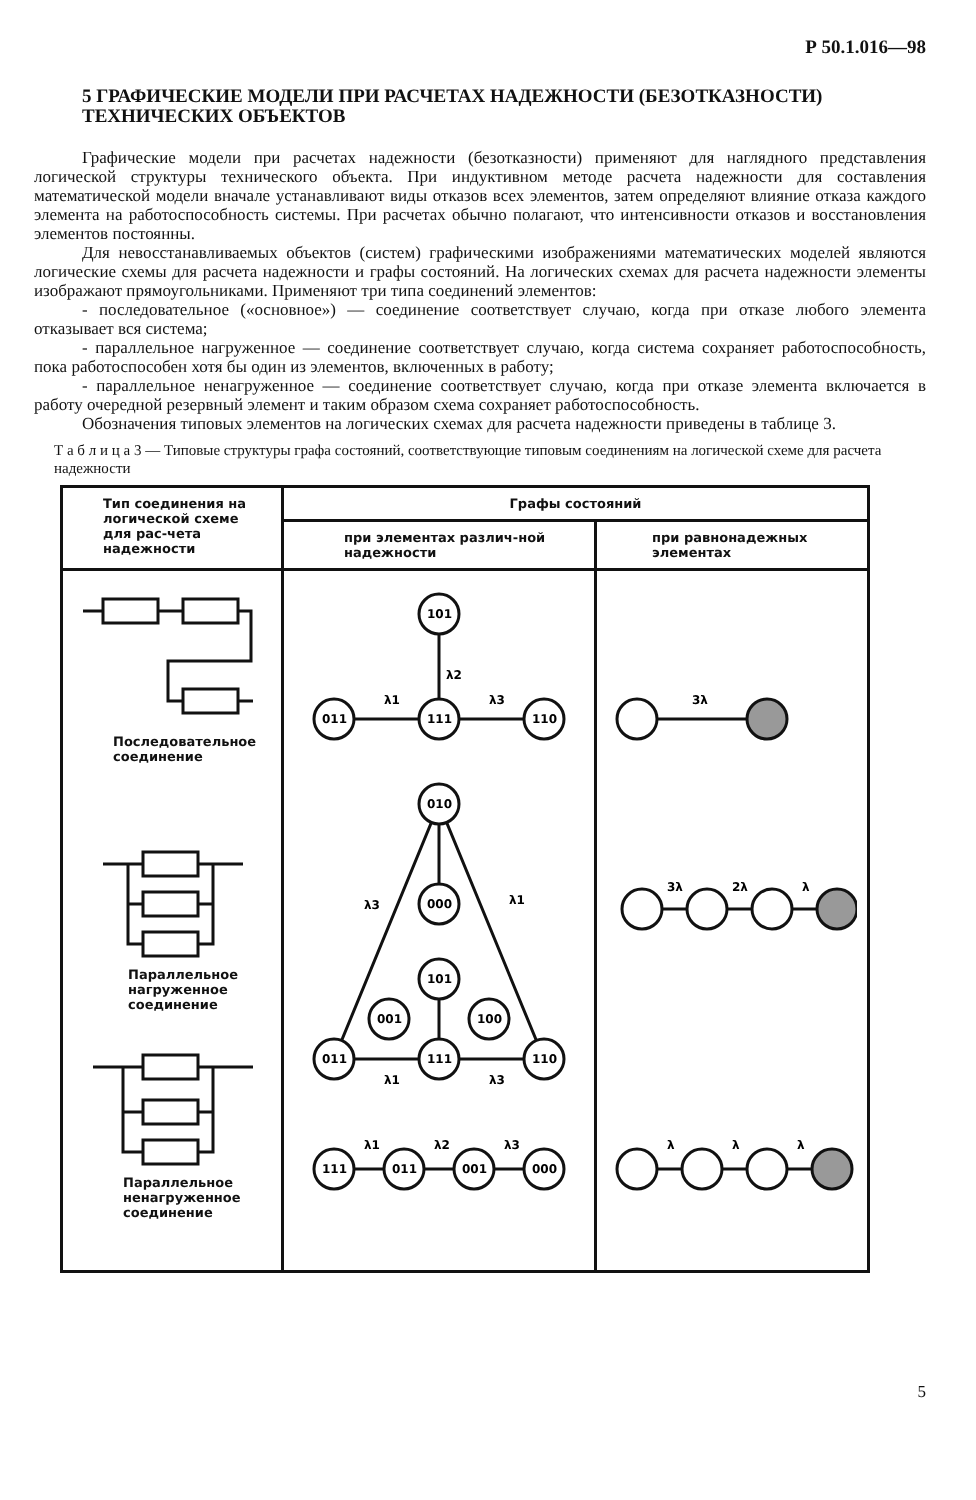Р 50.1.016—98
5 ГРАФИЧЕСКИЕ МОДЕЛИ ПРИ РАСЧЕТАХ НАДЕЖНОСТИ (БЕЗОТКАЗНОСТИ) ТЕХНИЧЕСКИХ ОБЪЕКТОВ
Графические модели при расчетах надежности (безотказности) применяют для наглядного представления логической структуры технического объекта. При индуктивном методе расчета надежности для составления математической модели вначале устанавливают виды отказов всех элементов, затем определяют влияние отказа каждого элемента на работоспособность системы. При расчетах обычно полагают, что интенсивности отказов и восстановления элементов постоянны.
Для невосстанавливаемых объектов (систем) графическими изображениями математических моделей являются логические схемы для расчета надежности и графы состояний. На логических схемах для расчета надежности элементы изображают прямоугольниками. Применяют три типа соединений элементов:
- последовательное («основное») — соединение соответствует случаю, когда при отказе любого элемента отказывает вся система;
- параллельное нагруженное — соединение соответствует случаю, когда система сохраняет работоспособность, пока работоспособен хотя бы один из элементов, включенных в работу;
- параллельное ненагруженное — соединение соответствует случаю, когда при отказе элемента включается в работу очередной резервный элемент и таким образом схема сохраняет работоспособность.
Обозначения типовых элементов на логических схемах для расчета надежности приведены в таблице 3.
Т а б л и ц а 3 — Типовые структуры графа состояний, соответствующие типовым соединениям на логической схеме для расчета надежности
| Тип соединения на логической схеме для рас-чета надежности | Графы состояний | |
| --- | --- | --- |
| | при элементах различ-ной надежности | при равнонадежных элементах |
| Последовательное соединение Параллельное нагруженное соединение Параллельное ненагруженное соединение | 101 λ2 011 111 110 λ1 λ3 010 000 101 001 100 011 111 110 λ3 λ1 λ1 λ3 111 011 001 000 λ1 λ2 λ3 | 3λ 3λ 2λ λ λ λ λ |
5